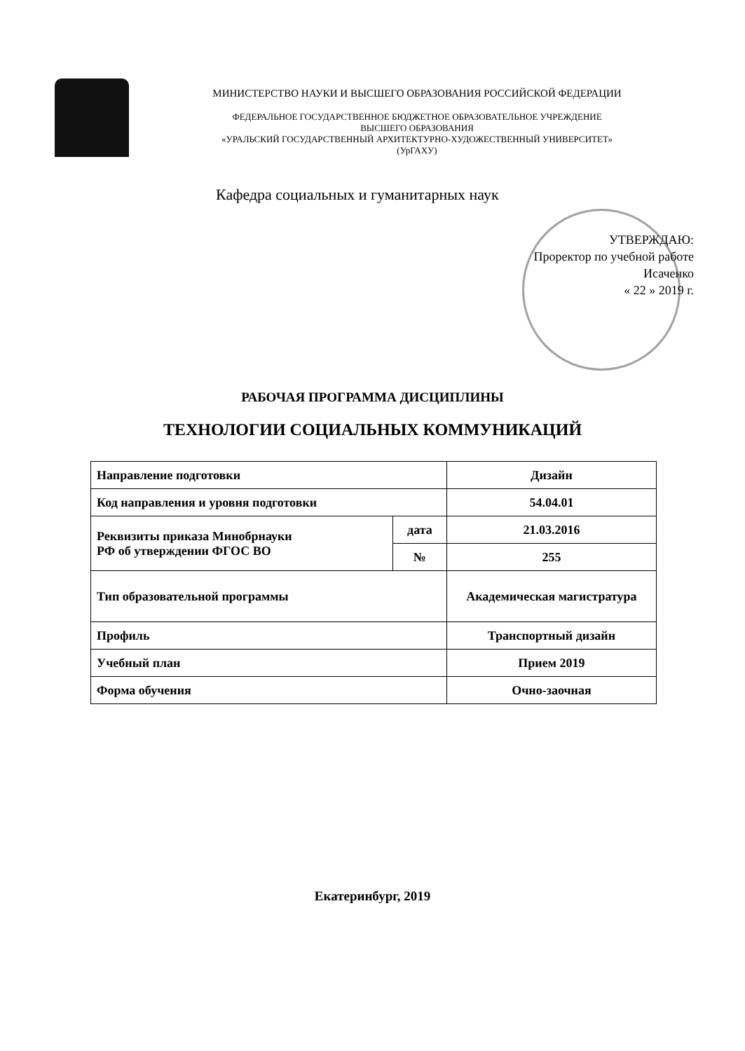МИНИСТЕРСТВО НАУКИ И ВЫСШЕГО ОБРАЗОВАНИЯ РОССИЙСКОЙ ФЕДЕРАЦИИ
ФЕДЕРАЛЬНОЕ ГОСУДАРСТВЕННОЕ БЮДЖЕТНОЕ ОБРАЗОВАТЕЛЬНОЕ УЧРЕЖДЕНИЕ
ВЫСШЕГО ОБРАЗОВАНИЯ
«УРАЛЬСКИЙ ГОСУДАРСТВЕННЫЙ АРХИТЕКТУРНО-ХУДОЖЕСТВЕННЫЙ УНИВЕРСИТЕТ»
(УрГАХУ)
Кафедра социальных и гуманитарных наук
УТВЕРЖДАЮ:
Проректор по учебной работе
Исаченко
« 22 » 2019 г.
РАБОЧАЯ ПРОГРАММА ДИСЦИПЛИНЫ
ТЕХНОЛОГИИ СОЦИАЛЬНЫХ КОММУНИКАЦИЙ
| Направление подготовки | | Дизайн |
| Код направления и уровня подготовки | | 54.04.01 |
| Реквизиты приказа Минобрнауки РФ об утверждении ФГОС ВО | дата | 21.03.2016 |
| | № | 255 |
| Тип образовательной программы | | Академическая магистратура |
| Профиль | | Транспортный дизайн |
| Учебный план | | Прием 2019 |
| Форма обучения | | Очно-заочная |
Екатеринбург, 2019